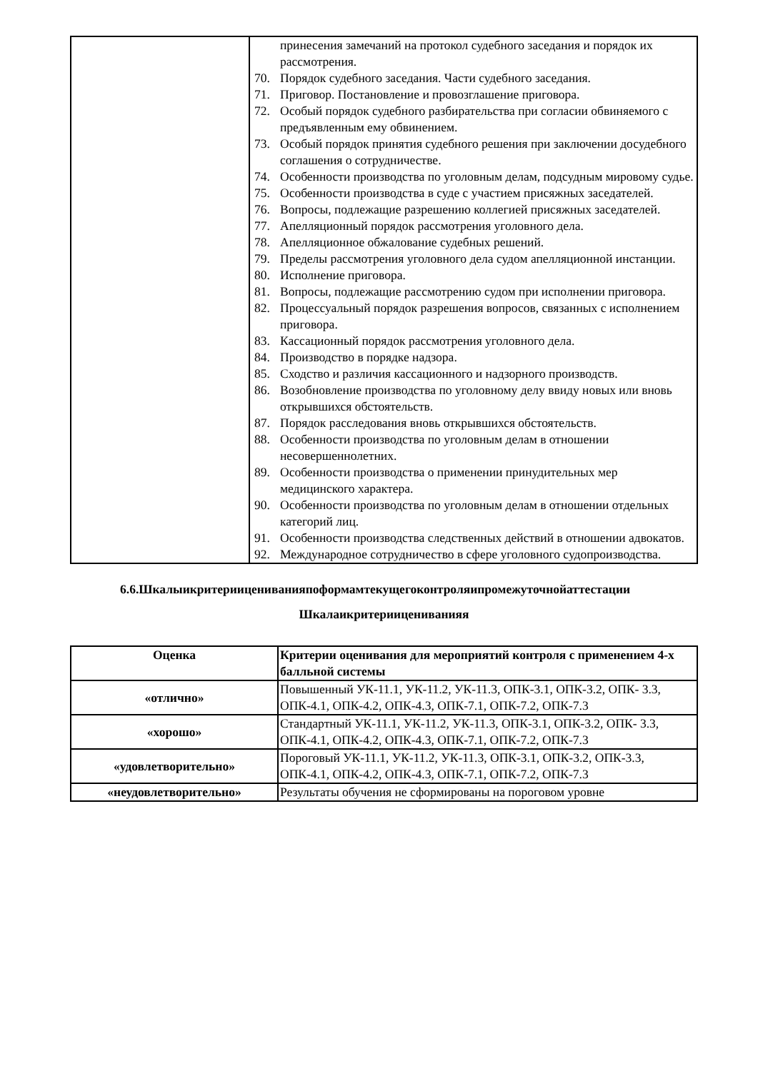| | принесения замечаний на протокол судебного заседания и порядок их рассмотрения. 70. Порядок судебного заседания. Части судебного заседания. 71. Приговор. Постановление и провозглашение приговора. 72. Особый порядок судебного разбирательства при согласии обвиняемого с предъявленным ему обвинением. 73. Особый порядок принятия судебного решения при заключении досудебного соглашения о сотрудничестве. 74. Особенности производства по уголовным делам, подсудным мировому судье. 75. Особенности производства в суде с участием присяжных заседателей. 76. Вопросы, подлежащие разрешению коллегией присяжных заседателей. 77. Апелляционный порядок рассмотрения уголовного дела. 78. Апелляционное обжалование судебных решений. 79. Пределы рассмотрения уголовного дела судом апелляционной инстанции. 80. Исполнение приговора. 81. Вопросы, подлежащие рассмотрению судом при исполнении приговора. 82. Процессуальный порядок разрешения вопросов, связанных с исполнением приговора. 83. Кассационный порядок рассмотрения уголовного дела. 84. Производство в порядке надзора. 85. Сходство и различия кассационного и надзорного производств. 86. Возобновление производства по уголовному делу ввиду новых или вновь открывшихся обстоятельств. 87. Порядок расследования вновь открывшихся обстоятельств. 88. Особенности производства по уголовным делам в отношении несовершеннолетних. 89. Особенности производства о применении принудительных мер медицинского характера. 90. Особенности производства по уголовным делам в отношении отдельных категорий лиц. 91. Особенности производства следственных действий в отношении адвокатов. 92. Международное сотрудничество в сфере уголовного судопроизводства. |
6.6.Шкалыикритериицениванияпоформамтекущегоконтроляипромежуточнойаттестации
Шкалаикритериицениванияя
| Оценка | Критерии оценивания для мероприятий контроля с применением 4-х балльной системы |
| --- | --- |
| «отлично» | Повышенный УК-11.1, УК-11.2, УК-11.3, ОПК-3.1, ОПК-3.2, ОПК- 3.3, ОПК-4.1, ОПК-4.2, ОПК-4.3, ОПК-7.1, ОПК-7.2, ОПК-7.3 |
| «хорошо» | Стандартный УК-11.1, УК-11.2, УК-11.3, ОПК-3.1, ОПК-3.2, ОПК- 3.3, ОПК-4.1, ОПК-4.2, ОПК-4.3, ОПК-7.1, ОПК-7.2, ОПК-7.3 |
| «удовлетворительно» | Пороговый УК-11.1, УК-11.2, УК-11.3, ОПК-3.1, ОПК-3.2, ОПК-3.3, ОПК-4.1, ОПК-4.2, ОПК-4.3, ОПК-7.1, ОПК-7.2, ОПК-7.3 |
| «неудовлетворительно» | Результаты обучения не сформированы на пороговом уровне |